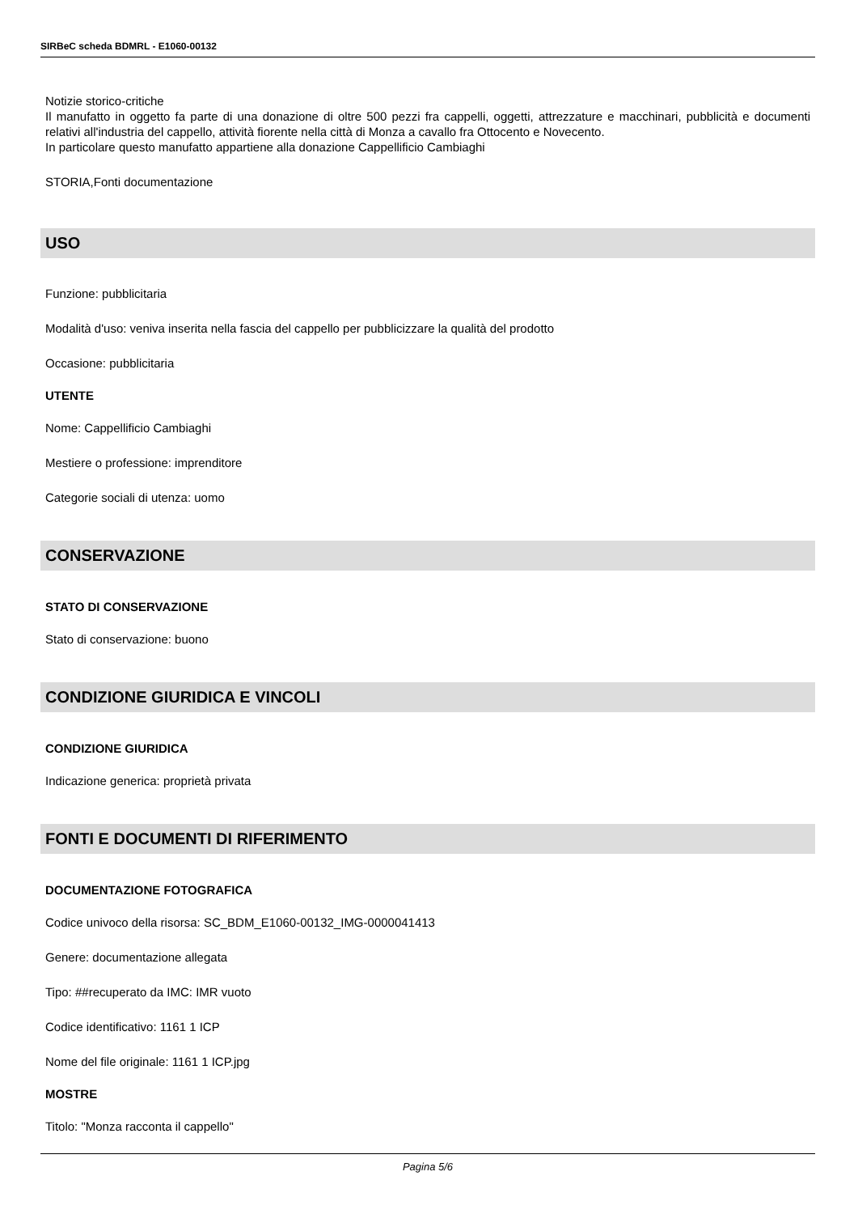SIRBeC scheda BDMRL - E1060-00132
Notizie storico-critiche
Il manufatto in oggetto fa parte di una donazione di oltre 500 pezzi fra cappelli, oggetti, attrezzature e macchinari, pubblicità e documenti relativi all'industria del cappello, attività fiorente nella città di Monza a cavallo fra Ottocento e Novecento.
In particolare questo manufatto appartiene alla donazione Cappellificio Cambiaghi
STORIA,Fonti documentazione
USO
Funzione: pubblicitaria
Modalità d'uso: veniva inserita nella fascia del cappello per pubblicizzare la qualità del prodotto
Occasione: pubblicitaria
UTENTE
Nome: Cappellificio Cambiaghi
Mestiere o professione: imprenditore
Categorie sociali di utenza: uomo
CONSERVAZIONE
STATO DI CONSERVAZIONE
Stato di conservazione: buono
CONDIZIONE GIURIDICA E VINCOLI
CONDIZIONE GIURIDICA
Indicazione generica: proprietà privata
FONTI E DOCUMENTI DI RIFERIMENTO
DOCUMENTAZIONE FOTOGRAFICA
Codice univoco della risorsa: SC_BDM_E1060-00132_IMG-0000041413
Genere: documentazione allegata
Tipo: ##recuperato da IMC: IMR vuoto
Codice identificativo: 1161 1 ICP
Nome del file originale: 1161 1 ICP.jpg
MOSTRE
Titolo: "Monza racconta il cappello"
Pagina 5/6